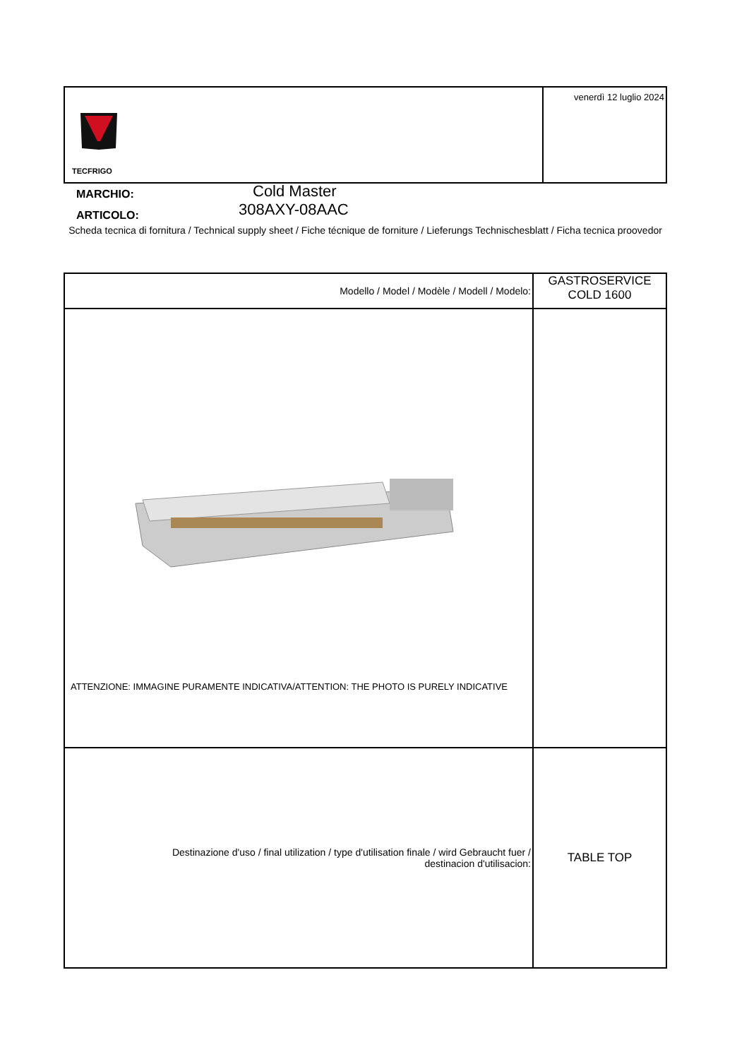| TECFRIGO | venerdì 12 luglio 2024 |
MARCHIO: Cold Master
ARTICOLO: 308AXY-08AAC
Scheda tecnica di fornitura / Technical supply sheet / Fiche técnique de forniture / Lieferungs Technischesblatt / Ficha tecnica proovedor
| Modello / Model / Modèle / Modell / Modelo: | GASTROSERVICE COLD 1600 |
| ATTENZIONE: IMMAGINE PURAMENTE INDICATIVA/ATTENTION: THE PHOTO IS PURELY INDICATIVE | |
| Destinazione d'uso / final utilization / type d'utilisation finale / wird Gebraucht fuer / destinacion d'utilisacion: | TABLE TOP |